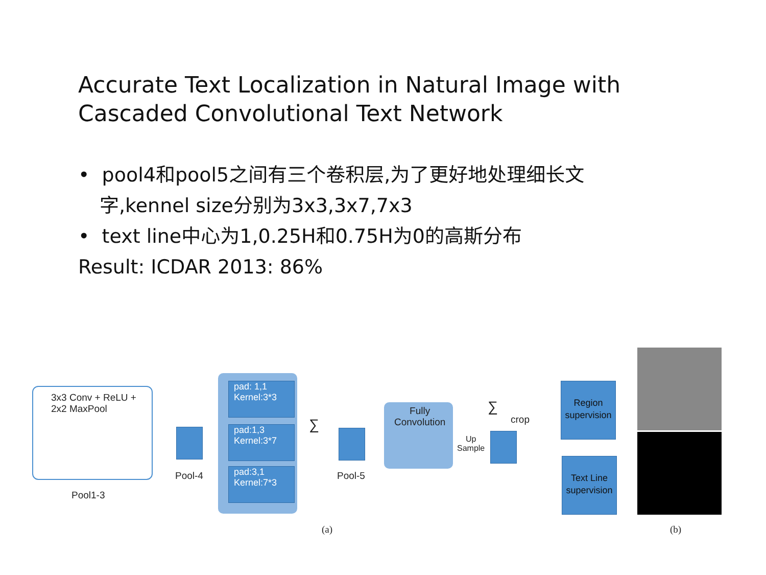Accurate Text Localization in Natural Image with Cascaded Convolutional Text Network
• pool4和pool5之间有三个卷积层,为了更好地处理细长文字,kennel size分别为3x3,3x7,7x3
• text line中心为1,0.25H和0.75H为0的高斯分布
Result: ICDAR 2013: 86%
3x3 Conv + ReLU +
2x2 MaxPool
Pool1-3
Pool-4
pad: 1,1
Kernel:3*3
pad:1,3
Kernel:3*7
pad:3,1
Kernel:7*3
∑
Pool-5
Fully
Convolution
Up
Sample
∑
crop
Region supervision
Text Line supervision
(a) (b)